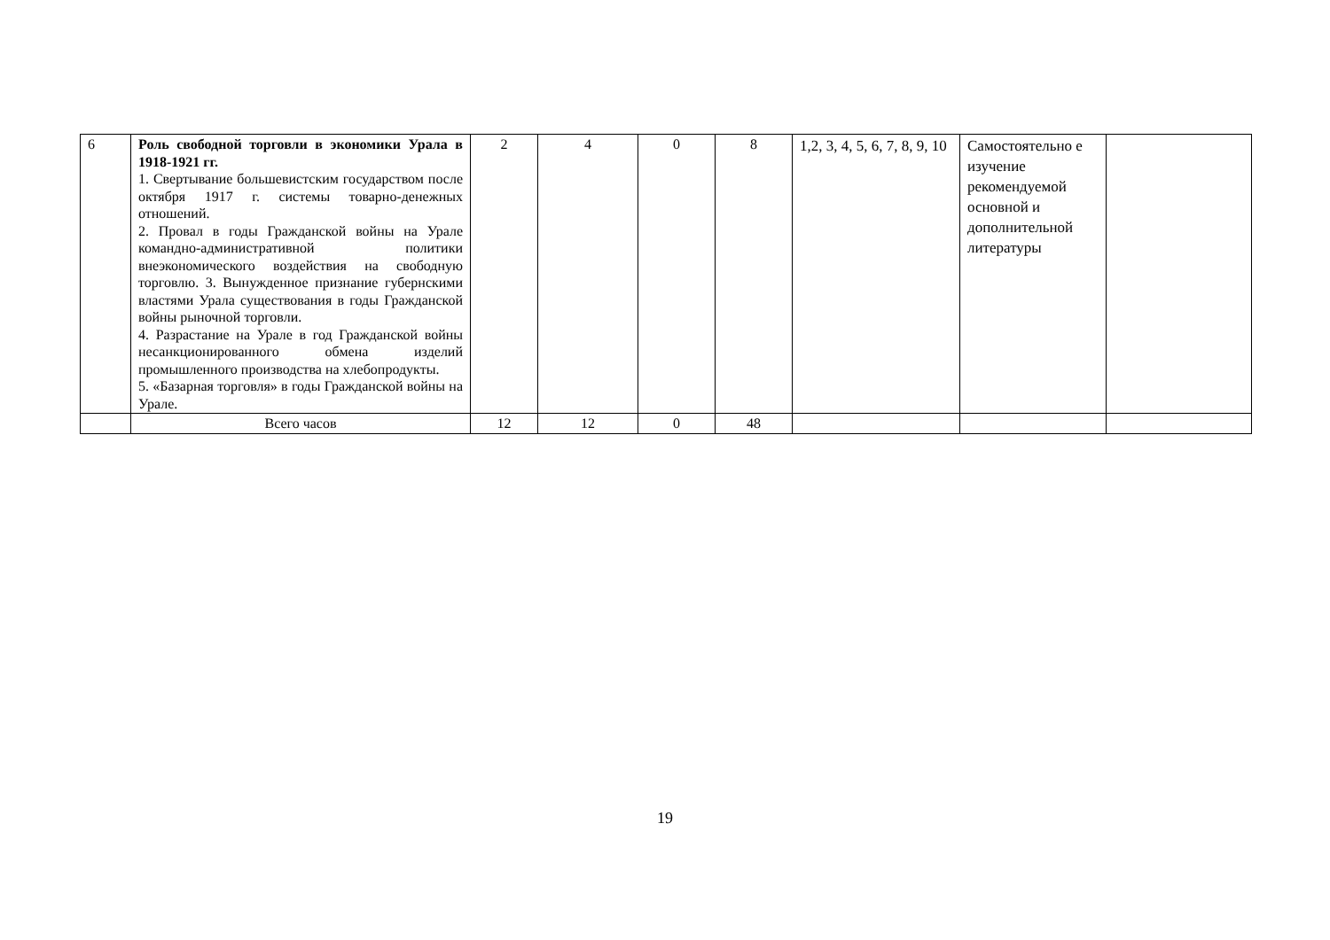| 6 | Роль свободной торговли в экономики Урала в 1918-1921 гг. 1. Свертывание большевистским государством после октября 1917 г. системы товарно-денежных отношений. 2. Провал в годы Гражданской войны на Урале командно-административной политики внеэкономического воздействия на свободную торговлю. 3. Вынужденное признание губернскими властями Урала существования в годы Гражданской войны рыночной торговли. 4. Разрастание на Урале в год Гражданской войны несанкционированного обмена изделий промышленного производства на хлебопродукты. 5. «Базарная торговля» в годы Гражданской войны на Урале. | 2 | 4 | 0 | 8 | 1,2, 3, 4, 5, 6, 7, 8, 9, 10 | Самостоятельно е изучение рекомендуемой основной и дополнительной литературы | |
| | Всего часов | 12 | 12 | 0 | 48 | | | |
19